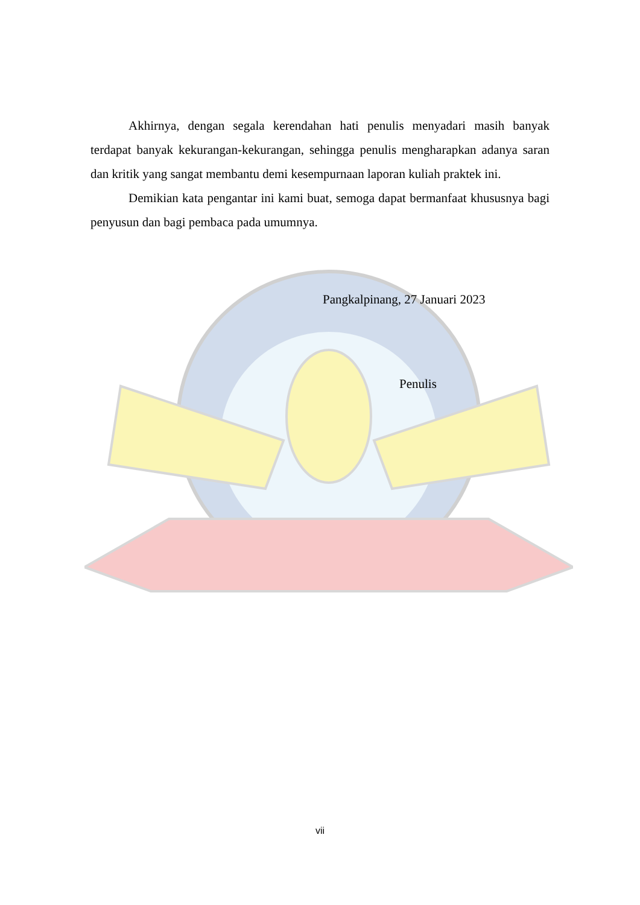Akhirnya, dengan segala kerendahan hati penulis menyadari masih banyak terdapat banyak kekurangan-kekurangan, sehingga penulis mengharapkan adanya saran dan kritik yang sangat membantu demi kesempurnaan laporan kuliah praktek ini.
Demikian kata pengantar ini kami buat, semoga dapat bermanfaat khususnya bagi penyusun dan bagi pembaca pada umumnya.
Pangkalpinang, 27 Januari 2023
Penulis
vii